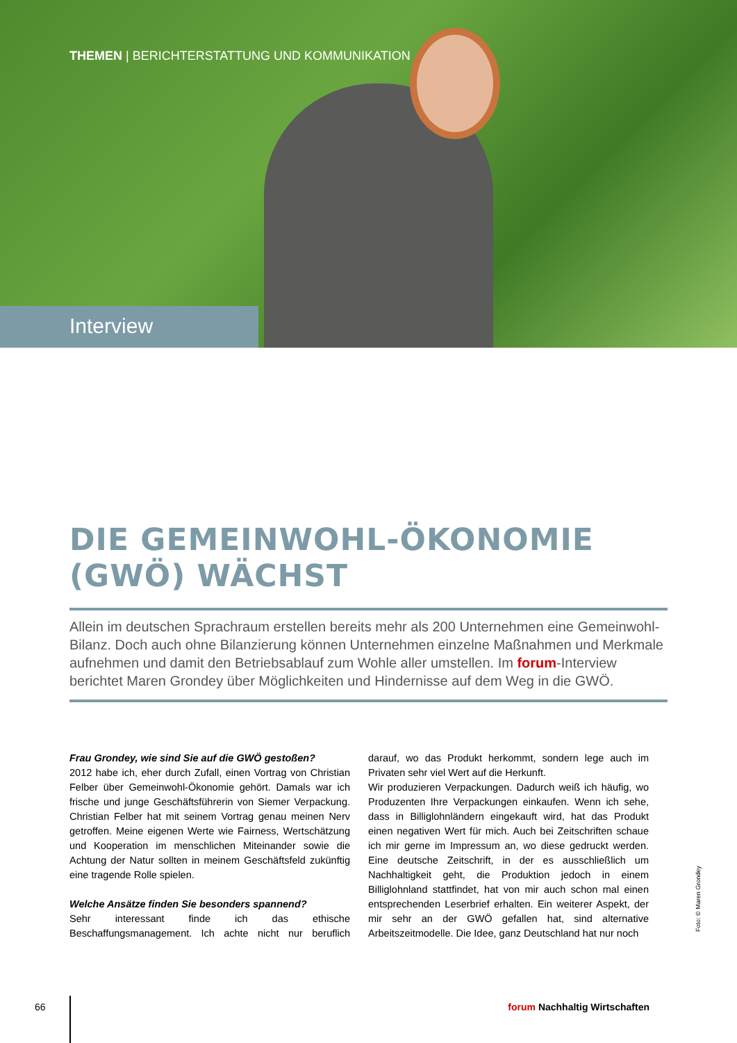THEMEN | BERICHTERSTATTUNG UND KOMMUNIKATION
Interview
DIE GEMEINWOHL-ÖKONOMIE (GWÖ) WÄCHST
Allein im deutschen Sprachraum erstellen bereits mehr als 200 Unternehmen eine Gemeinwohl-Bilanz. Doch auch ohne Bilanzierung können Unternehmen einzelne Maßnahmen und Merkmale aufnehmen und damit den Betriebsablauf zum Wohle aller umstellen. Im forum-Interview berichtet Maren Grondey über Möglichkeiten und Hindernisse auf dem Weg in die GWÖ.
Frau Grondey, wie sind Sie auf die GWÖ gestoßen?
2012 habe ich, eher durch Zufall, einen Vortrag von Christian Felber über Gemeinwohl-Ökonomie gehört. Damals war ich frische und junge Geschäftsführerin von Siemer Verpackung. Christian Felber hat mit seinem Vortrag genau meinen Nerv getroffen. Meine eigenen Werte wie Fairness, Wertschätzung und Kooperation im menschlichen Miteinander sowie die Achtung der Natur sollten in meinem Geschäftsfeld zukünftig eine tragende Rolle spielen.
Welche Ansätze finden Sie besonders spannend?
Sehr interessant finde ich das ethische Beschaffungsmanagement. Ich achte nicht nur beruflich darauf, wo das Produkt herkommt, sondern lege auch im Privaten sehr viel Wert auf die Herkunft.
Wir produzieren Verpackungen. Dadurch weiß ich häufig, wo Produzenten Ihre Verpackungen einkaufen. Wenn ich sehe, dass in Billiglohnländern eingekauft wird, hat das Produkt einen negativen Wert für mich. Auch bei Zeitschriften schaue ich mir gerne im Impressum an, wo diese gedruckt werden. Eine deutsche Zeitschrift, in der es ausschließlich um Nachhaltigkeit geht, die Produktion jedoch in einem Billiglohnland stattfindet, hat von mir auch schon mal einen entsprechenden Leserbrief erhalten. Ein weiterer Aspekt, der mir sehr an der GWÖ gefallen hat, sind alternative Arbeitszeitmodelle. Die Idee, ganz Deutschland hat nur noch
Foto: © Maren Grondey
66 forum Nachhaltig Wirtschaften